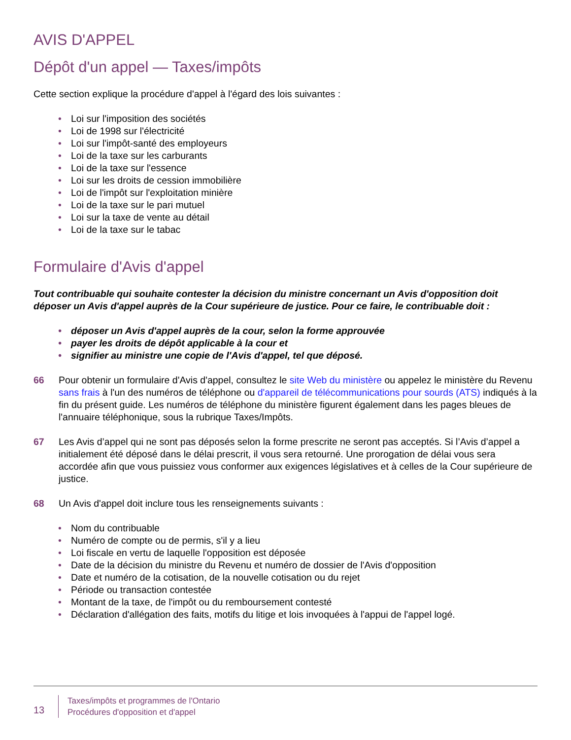AVIS D'APPEL
Dépôt d'un appel — Taxes/impôts
Cette section explique la procédure d'appel à l'égard des lois suivantes :
• Loi sur l'imposition des sociétés
• Loi de 1998 sur l'électricité
• Loi sur l'impôt-santé des employeurs
• Loi de la taxe sur les carburants
• Loi de la taxe sur l'essence
• Loi sur les droits de cession immobilière
• Loi de l'impôt sur l'exploitation minière
• Loi de la taxe sur le pari mutuel
• Loi sur la taxe de vente au détail
• Loi de la taxe sur le tabac
Formulaire d'Avis d'appel
Tout contribuable qui souhaite contester la décision du ministre concernant un Avis d'opposition doit déposer un Avis d'appel auprès de la Cour supérieure de justice. Pour ce faire, le contribuable doit :
• déposer un Avis d'appel auprès de la cour, selon la forme approuvée
• payer les droits de dépôt applicable à la cour et
• signifier au ministre une copie de l'Avis d'appel, tel que déposé.
66 Pour obtenir un formulaire d'Avis d'appel, consultez le site Web du ministère ou appelez le ministère du Revenu sans frais à l'un des numéros de téléphone ou d'appareil de télécommunications pour sourds (ATS) indiqués à la fin du présent guide. Les numéros de téléphone du ministère figurent également dans les pages bleues de l'annuaire téléphonique, sous la rubrique Taxes/Impôts.
67 Les Avis d’appel qui ne sont pas déposés selon la forme prescrite ne seront pas acceptés. Si l’Avis d’appel a initialement été déposé dans le délai prescrit, il vous sera retourné. Une prorogation de délai vous sera accordée afin que vous puissiez vous conformer aux exigences législatives et à celles de la Cour supérieure de justice.
68 Un Avis d'appel doit inclure tous les renseignements suivants :
• Nom du contribuable
• Numéro de compte ou de permis, s'il y a lieu
• Loi fiscale en vertu de laquelle l'opposition est déposée
• Date de la décision du ministre du Revenu et numéro de dossier de l'Avis d'opposition
• Date et numéro de la cotisation, de la nouvelle cotisation ou du rejet
• Période ou transaction contestée
• Montant de la taxe, de l'impôt ou du remboursement contesté
• Déclaration d'allégation des faits, motifs du litige et lois invoquées à l'appui de l'appel logé.
13
Taxes/impôts et programmes de l'Ontario
Procédures d'opposition et d'appel